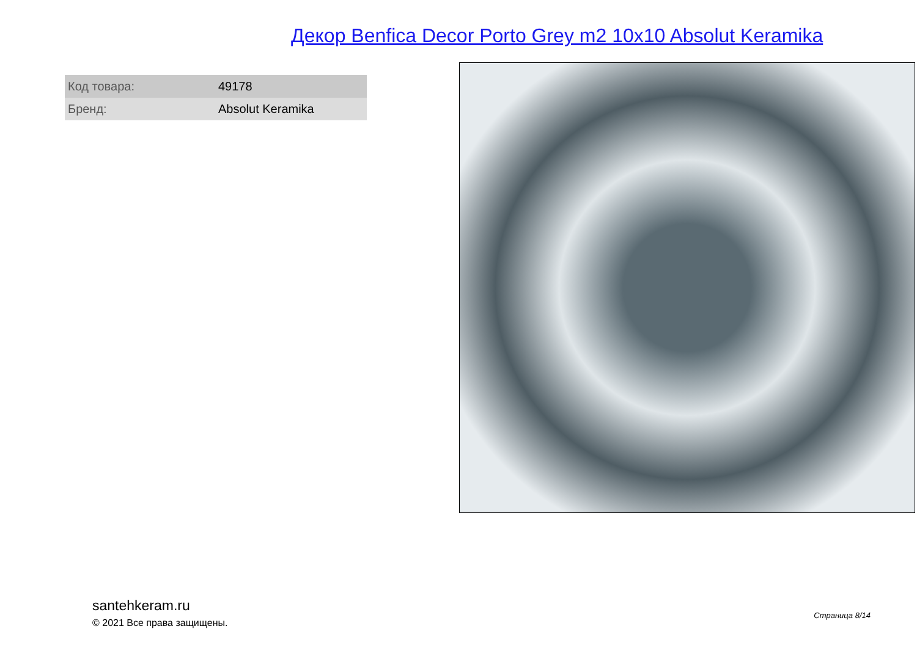Декор Benfica Decor Porto Grey m2 10x10 Absolut Keramika
| Код товара: | 49178 |
| Бренд: | Absolut Keramika |
santehkeram.ru
© 2021 Все права защищены.
Страница 8/14